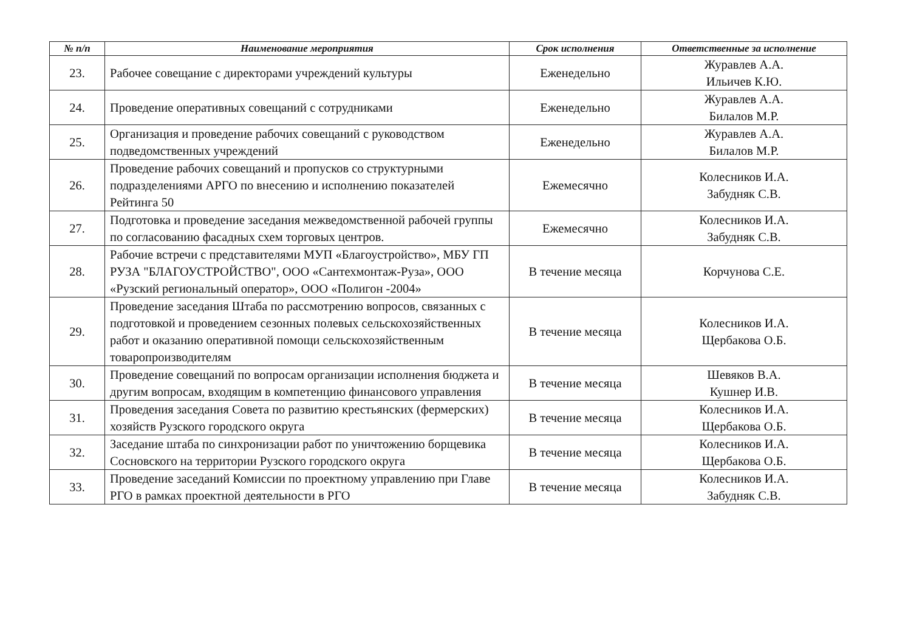| № п/п | Наименование мероприятия | Срок исполнения | Ответственные за исполнение |
| --- | --- | --- | --- |
| 23. | Рабочее совещание с директорами учреждений культуры | Еженедельно | Журавлев А.А. Ильичев К.Ю. |
| 24. | Проведение оперативных совещаний с сотрудниками | Еженедельно | Журавлев А.А. Билалов М.Р. |
| 25. | Организация и проведение рабочих совещаний с руководством подведомственных учреждений | Еженедельно | Журавлев А.А. Билалов М.Р. |
| 26. | Проведение рабочих совещаний и пропусков со структурными подразделениями АРГО по внесению и исполнению показателей Рейтинга 50 | Ежемесячно | Колесников И.А. Забудняк С.В. |
| 27. | Подготовка и проведение заседания межведомственной рабочей группы по согласованию фасадных схем торговых центров. | Ежемесячно | Колесников И.А. Забудняк С.В. |
| 28. | Рабочие встречи с представителями МУП «Благоустройство», МБУ ГП РУЗА "БЛАГОУСТРОЙСТВО", ООО «Сантехмонтаж-Руза», ООО «Рузский региональный оператор», ООО «Полигон -2004» | В течение месяца | Корчунова С.Е. |
| 29. | Проведение заседания Штаба по рассмотрению вопросов, связанных с подготовкой и проведением сезонных полевых сельскохозяйственных работ и оказанию оперативной помощи сельскохозяйственным товаропроизводителям | В течение месяца | Колесников И.А. Щербакова О.Б. |
| 30. | Проведение совещаний по вопросам организации исполнения бюджета и другим вопросам, входящим в компетенцию финансового управления | В течение месяца | Шевяков В.А. Кушнер И.В. |
| 31. | Проведения заседания Совета по развитию крестьянских (фермерских) хозяйств Рузского городского округа | В течение месяца | Колесников И.А. Щербакова О.Б. |
| 32. | Заседание штаба по синхронизации работ по уничтожению борщевика Сосновского на территории Рузского городского округа | В течение месяца | Колесников И.А. Щербакова О.Б. |
| 33. | Проведение заседаний Комиссии по проектному управлению при Главе РГО в рамках проектной деятельности в РГО | В течение месяца | Колесников И.А. Забудняк С.В. |